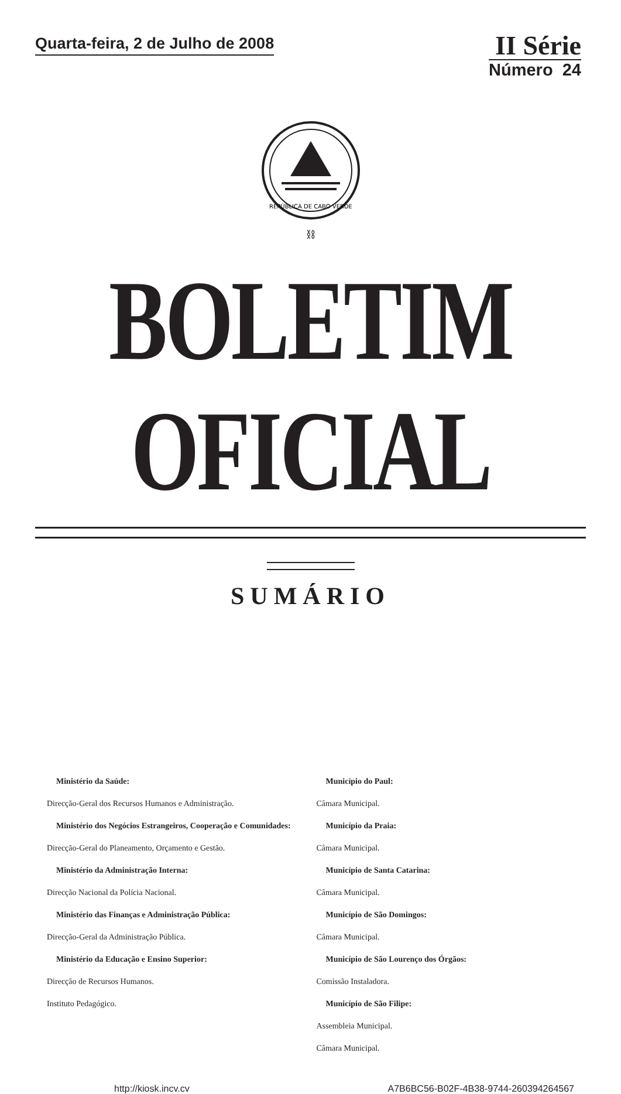Quarta-feira, 2 de Julho de 2008
II Série
Número 24
REPÚBLICA DE CABO VERDE
⛓
BOLETIM OFICIAL
SUMÁRIO
Ministério da Saúde:
Direcção-Geral dos Recursos Humanos e Administração.
Ministério dos Negócios Estrangeiros, Cooperação e Comunidades:
Direcção-Geral do Planeamento, Orçamento e Gestão.
Ministério da Administração Interna:
Direcção Nacional da Polícia Nacional.
Ministério das Finanças e Administração Pública:
Direcção-Geral da Administração Pública.
Ministério da Educação e Ensino Superior:
Direcção de Recursos Humanos.
Instituto Pedagógico.
Município do Paul:
Câmara Municipal.
Município da Praia:
Câmara Municipal.
Município de Santa Catarina:
Câmara Municipal.
Município de São Domingos:
Câmara Municipal.
Município de São Lourenço dos Órgãos:
Comissão Instaladora.
Município de São Filipe:
Assembleia Municipal.
Câmara Municipal.
http://kiosk.incv.cv A7B6BC56-B02F-4B38-9744-260394264567